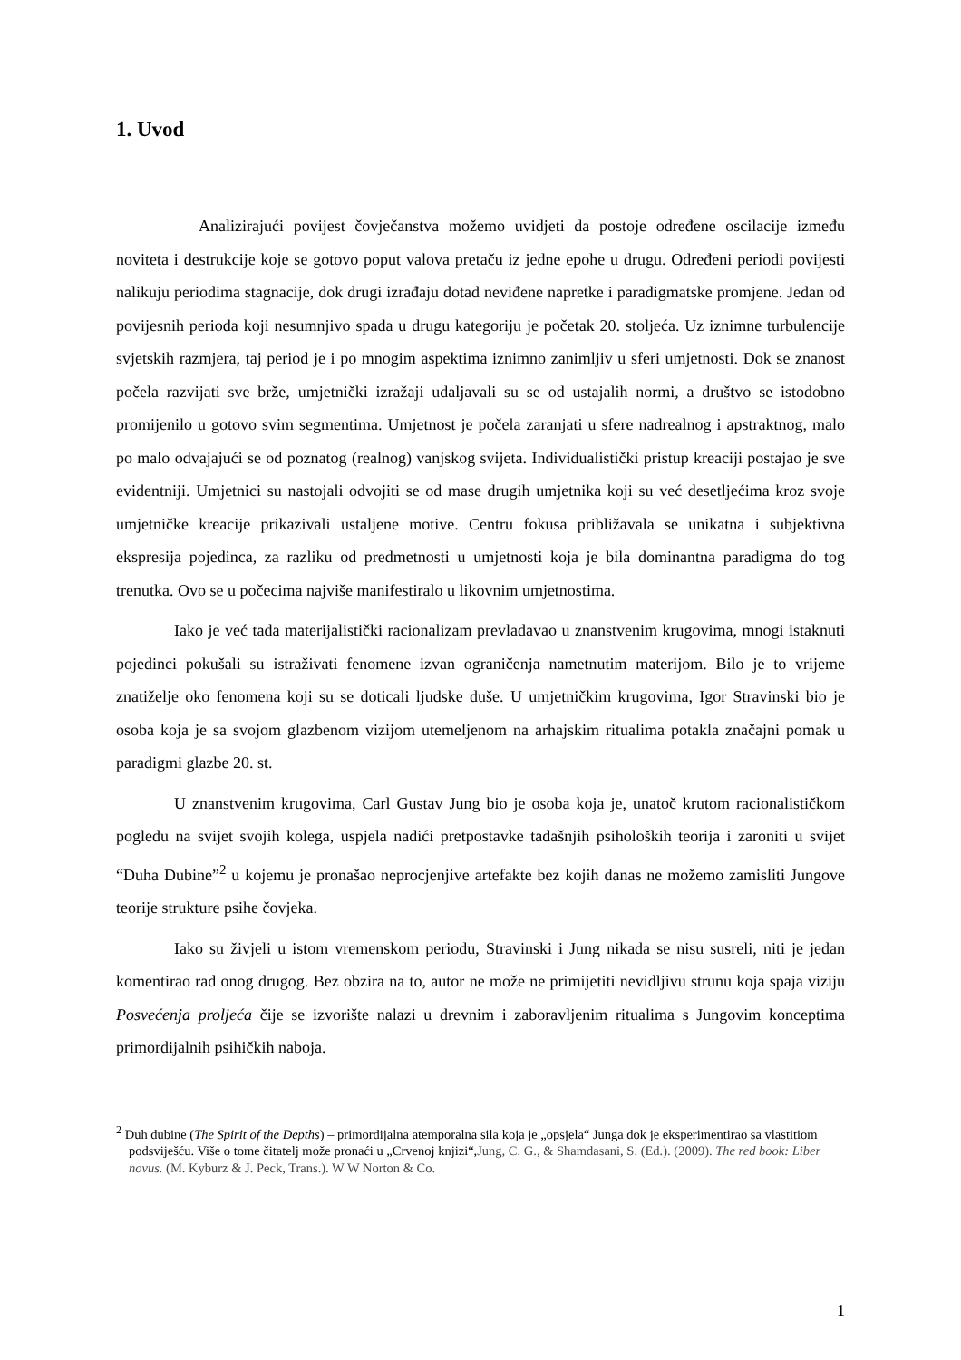1. Uvod
Analizirajući povijest čovječanstva možemo uvidjeti da postoje određene oscilacije između noviteta i destrukcije koje se gotovo poput valova pretaču iz jedne epohe u drugu. Određeni periodi povijesti nalikuju periodima stagnacije, dok drugi izrađaju dotad neviđene napretke i paradigmatske promjene. Jedan od povijesnih perioda koji nesumnjivo spada u drugu kategoriju je početak 20. stoljeća. Uz iznimne turbulencije svjetskih razmjera, taj period je i po mnogim aspektima iznimno zanimljiv u sferi umjetnosti. Dok se znanost počela razvijati sve brže, umjetnički izražaji udaljavali su se od ustajalih normi, a društvo se istodobno promijenilo u gotovo svim segmentima. Umjetnost je počela zaranjati u sfere nadrealnog i apstraktnog, malo po malo odvajajući se od poznatog (realnog) vanjskog svijeta. Individualistički pristup kreaciji postajao je sve evidentniji. Umjetnici su nastojali odvojiti se od mase drugih umjetnika koji su već desetljećima kroz svoje umjetničke kreacije prikazivali ustaljene motive. Centru fokusa približavala se unikatna i subjektivna ekspresija pojedinca, za razliku od predmetnosti u umjetnosti koja je bila dominantna paradigma do tog trenutka. Ovo se u počecima najviše manifestiralo u likovnim umjetnostima.
Iako je već tada materijalistički racionalizam prevladavao u znanstvenim krugovima, mnogi istaknuti pojedinci pokušali su istraživati fenomene izvan ograničenja nametnutim materijom. Bilo je to vrijeme znatiželje oko fenomena koji su se doticali ljudske duše. U umjetničkim krugovima, Igor Stravinski bio je osoba koja je sa svojom glazbenom vizijom utemeljenom na arhajskim ritualima potakla značajni pomak u paradigmi glazbe 20. st.
U znanstvenim krugovima, Carl Gustav Jung bio je osoba koja je, unatoč krutom racionalističkom pogledu na svijet svojih kolega, uspjela nadići pretpostavke tadašnjih psiholoških teorija i zaroniti u svijet “Duha Dubine”<sup>2</sup> u kojemu je pronašao neprocjenjive artefakte bez kojih danas ne možemo zamisliti Jungove teorije strukture psihe čovjeka.
Iako su živjeli u istom vremenskom periodu, Stravinski i Jung nikada se nisu susreli, niti je jedan komentirao rad onog drugog. Bez obzira na to, autor ne može ne primijetiti nevidljivu strunu koja spaja viziju Posvećenja proljeća čije se izvorište nalazi u drevnim i zaboravljenim ritualima s Jungovim konceptima primordijalnih psihičkih naboja.
<sup>2</sup> Duh dubine (The Spirit of the Depths) – primordijalna atemporalna sila koja je „opsjela“ Junga dok je eksperimentirao sa vlastitiom podsviješću. Više o tome čitatelj može pronaći u „Crvenoj knjizi“,Jung, C. G., & Shamdasani, S. (Ed.). (2009). The red book: Liber novus. (M. Kyburz & J. Peck, Trans.). W W Norton & Co.
1